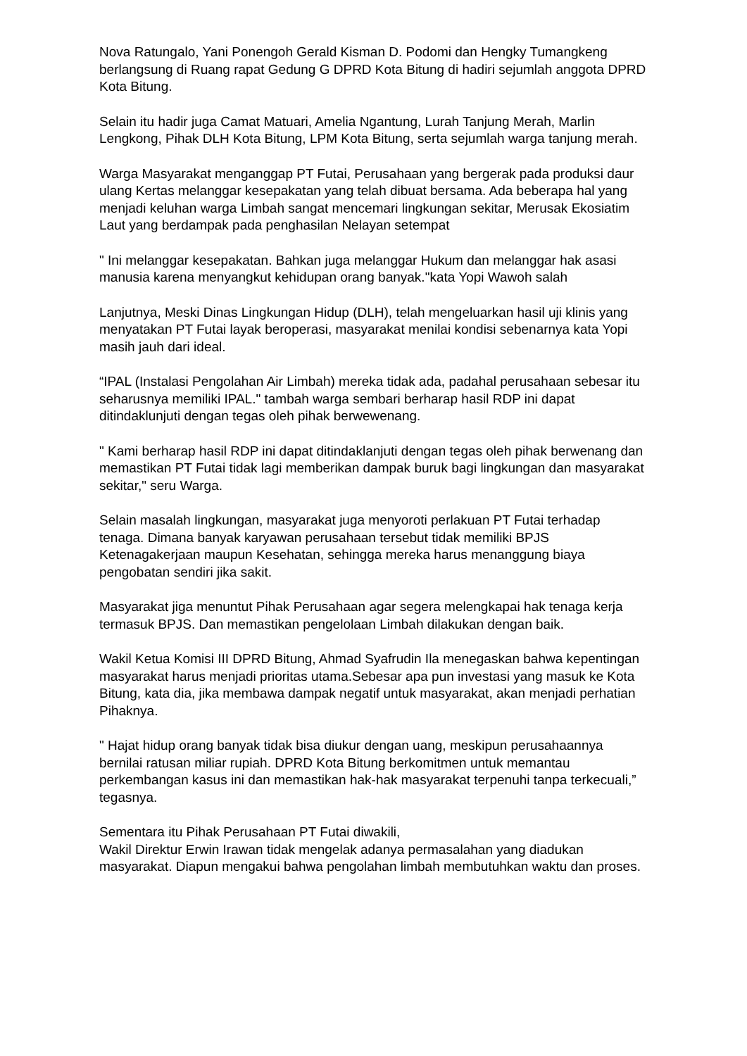Nova Ratungalo, Yani Ponengoh Gerald Kisman D. Podomi dan Hengky Tumangkeng berlangsung di Ruang rapat Gedung G DPRD Kota Bitung di hadiri sejumlah anggota DPRD Kota Bitung.
Selain itu hadir juga Camat Matuari, Amelia Ngantung, Lurah Tanjung Merah, Marlin Lengkong, Pihak DLH Kota Bitung, LPM Kota Bitung, serta sejumlah warga tanjung merah.
Warga Masyarakat menganggap PT Futai, Perusahaan yang bergerak pada produksi daur ulang Kertas melanggar kesepakatan yang telah dibuat bersama. Ada beberapa hal yang menjadi keluhan warga Limbah sangat mencemari lingkungan sekitar, Merusak Ekosiatim Laut yang berdampak pada penghasilan Nelayan setempat
" Ini melanggar kesepakatan. Bahkan juga melanggar Hukum dan melanggar hak asasi manusia karena menyangkut kehidupan orang banyak."kata Yopi Wawoh salah
Lanjutnya, Meski Dinas Lingkungan Hidup (DLH), telah mengeluarkan hasil uji klinis yang menyatakan PT Futai layak beroperasi, masyarakat menilai kondisi sebenarnya kata Yopi masih jauh dari ideal.
“IPAL (Instalasi Pengolahan Air Limbah) mereka tidak ada, padahal perusahaan sebesar itu seharusnya memiliki IPAL." tambah warga sembari berharap hasil RDP ini dapat ditindaklunjuti dengan tegas oleh pihak berwewenang.
" Kami berharap hasil RDP ini dapat ditindaklanjuti dengan tegas oleh pihak berwenang dan memastikan PT Futai tidak lagi memberikan dampak buruk bagi lingkungan dan masyarakat sekitar," seru Warga.
Selain masalah lingkungan, masyarakat juga menyoroti perlakuan PT Futai terhadap tenaga. Dimana banyak karyawan perusahaan tersebut tidak memiliki BPJS Ketenagakerjaan maupun Kesehatan, sehingga mereka harus menanggung biaya pengobatan sendiri jika sakit.
Masyarakat jiga menuntut Pihak Perusahaan agar segera melengkapai hak tenaga kerja termasuk BPJS. Dan memastikan pengelolaan Limbah dilakukan dengan baik.
Wakil Ketua Komisi III DPRD Bitung, Ahmad Syafrudin Ila menegaskan bahwa kepentingan masyarakat harus menjadi prioritas utama.Sebesar apa pun investasi yang masuk ke Kota Bitung, kata dia, jika membawa dampak negatif untuk masyarakat, akan menjadi perhatian Pihaknya.
" Hajat hidup orang banyak tidak bisa diukur dengan uang, meskipun perusahaannya bernilai ratusan miliar rupiah. DPRD Kota Bitung berkomitmen untuk memantau perkembangan kasus ini dan memastikan hak-hak masyarakat terpenuhi tanpa terkecuali,” tegasnya.
Sementara itu Pihak Perusahaan PT Futai diwakili,
Wakil Direktur Erwin Irawan tidak mengelak adanya permasalahan yang diadukan masyarakat. Diapun mengakui bahwa pengolahan limbah membutuhkan waktu dan proses.